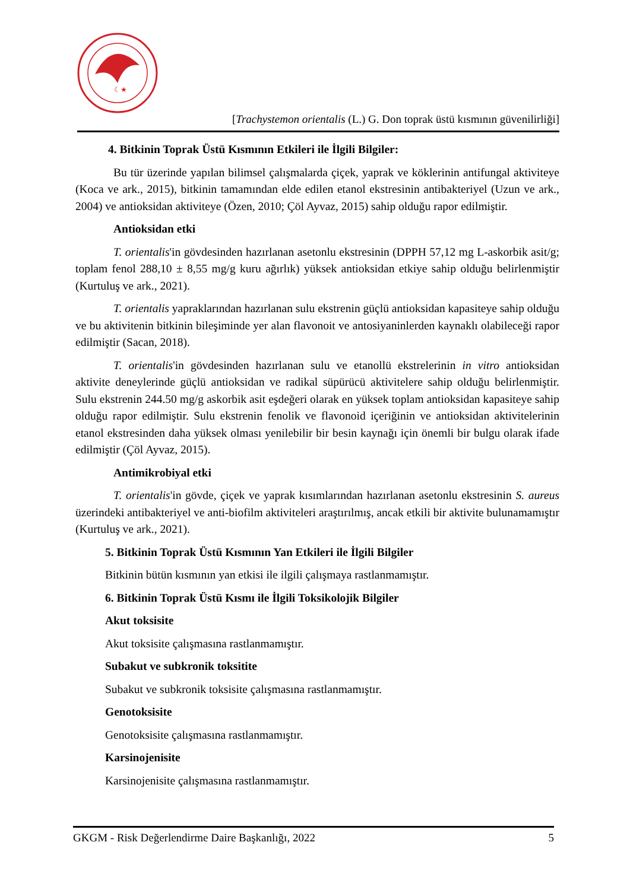☾★
[Trachystemon orientalis (L.) G. Don toprak üstü kısmının güvenilirliği]
4. Bitkinin Toprak Üstü Kısmının Etkileri ile İlgili Bilgiler:
Bu tür üzerinde yapılan bilimsel çalışmalarda çiçek, yaprak ve köklerinin antifungal aktiviteye (Koca ve ark., 2015), bitkinin tamamından elde edilen etanol ekstresinin antibakteriyel (Uzun ve ark., 2004) ve antioksidan aktiviteye (Özen, 2010; Çöl Ayvaz, 2015) sahip olduğu rapor edilmiştir.
Antioksidan etki
T. orientalis'in gövdesinden hazırlanan asetonlu ekstresinin (DPPH 57,12 mg L-askorbik asit/g; toplam fenol 288,10 ± 8,55 mg/g kuru ağırlık) yüksek antioksidan etkiye sahip olduğu belirlenmiştir (Kurtuluş ve ark., 2021).
T. orientalis yapraklarından hazırlanan sulu ekstrenin güçlü antioksidan kapasiteye sahip olduğu ve bu aktivitenin bitkinin bileşiminde yer alan flavonoit ve antosiyaninlerden kaynaklı olabileceği rapor edilmiştir (Sacan, 2018).
T. orientalis'in gövdesinden hazırlanan sulu ve etanollü ekstrelerinin in vitro antioksidan aktivite deneylerinde güçlü antioksidan ve radikal süpürücü aktivitelere sahip olduğu belirlenmiştir. Sulu ekstrenin 244.50 mg/g askorbik asit eşdeğeri olarak en yüksek toplam antioksidan kapasiteye sahip olduğu rapor edilmiştir. Sulu ekstrenin fenolik ve flavonoid içeriğinin ve antioksidan aktivitelerinin etanol ekstresinden daha yüksek olması yenilebilir bir besin kaynağı için önemli bir bulgu olarak ifade edilmiştir (Çöl Ayvaz, 2015).
Antimikrobiyal etki
T. orientalis'in gövde, çiçek ve yaprak kısımlarından hazırlanan asetonlu ekstresinin S. aureus üzerindeki antibakteriyel ve anti-biofilm aktiviteleri araştırılmış, ancak etkili bir aktivite bulunamamıştır (Kurtuluş ve ark., 2021).
5. Bitkinin Toprak Üstü Kısmının Yan Etkileri ile İlgili Bilgiler
Bitkinin bütün kısmının yan etkisi ile ilgili çalışmaya rastlanmamıştır.
6. Bitkinin Toprak Üstü Kısmı ile İlgili Toksikolojik Bilgiler
Akut toksisite
Akut toksisite çalışmasına rastlanmamıştır.
Subakut ve subkronik toksitite
Subakut ve subkronik toksisite çalışmasına rastlanmamıştır.
Genotoksisite
Genotoksisite çalışmasına rastlanmamıştır.
Karsinojenisite
Karsinojenisite çalışmasına rastlanmamıştır.
GKGM - Risk Değerlendirme Daire Başkanlığı, 2022 5